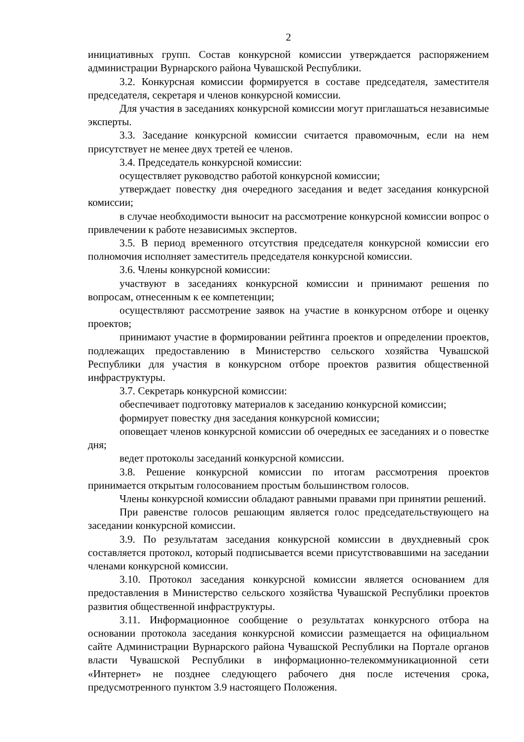2
инициативных групп. Состав конкурсной комиссии утверждается распоряжением администрации Вурнарского района Чувашской Республики.
3.2. Конкурсная комиссии формируется в составе председателя, заместителя председателя, секретаря и членов конкурсной комиссии.
Для участия в заседаниях конкурсной комиссии могут приглашаться независимые эксперты.
3.3. Заседание конкурсной комиссии считается правомочным, если на нем присутствует не менее двух третей ее членов.
3.4. Председатель конкурсной комиссии:
осуществляет руководство работой конкурсной комиссии;
утверждает повестку дня очередного заседания и ведет заседания конкурсной комиссии;
в случае необходимости выносит на рассмотрение конкурсной комиссии вопрос о привлечении к работе независимых экспертов.
3.5. В период временного отсутствия председателя конкурсной комиссии его полномочия исполняет заместитель председателя конкурсной комиссии.
3.6. Члены конкурсной комиссии:
участвуют в заседаниях конкурсной комиссии и принимают решения по вопросам, отнесенным к ее компетенции;
осуществляют рассмотрение заявок на участие в конкурсном отборе и оценку проектов;
принимают участие в формировании рейтинга проектов и определении проектов, подлежащих предоставлению в Министерство сельского хозяйства Чувашской Республики для участия в конкурсном отборе проектов развития общественной инфраструктуры.
3.7. Секретарь конкурсной комиссии:
обеспечивает подготовку материалов к заседанию конкурсной комиссии;
формирует повестку дня заседания конкурсной комиссии;
оповещает членов конкурсной комиссии об очередных ее заседаниях и о повестке дня;
ведет протоколы заседаний конкурсной комиссии.
3.8. Решение конкурсной комиссии по итогам рассмотрения проектов принимается открытым голосованием простым большинством голосов.
Члены конкурсной комиссии обладают равными правами при принятии решений.
При равенстве голосов решающим является голос председательствующего на заседании конкурсной комиссии.
3.9. По результатам заседания конкурсной комиссии в двухдневный срок составляется протокол, который подписывается всеми присутствовавшими на заседании членами конкурсной комиссии.
3.10. Протокол заседания конкурсной комиссии является основанием для предоставления в Министерство сельского хозяйства Чувашской Республики проектов развития общественной инфраструктуры.
3.11. Информационное сообщение о результатах конкурсного отбора на основании протокола заседания конкурсной комиссии размещается на официальном сайте Администрации Вурнарского района Чувашской Республики на Портале органов власти Чувашской Республики в информационно-телекоммуникационной сети «Интернет» не позднее следующего рабочего дня после истечения срока, предусмотренного пунктом 3.9 настоящего Положения.